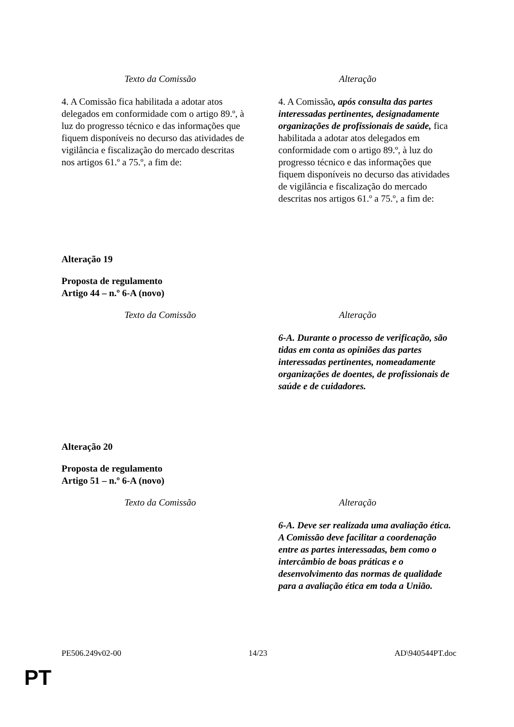| Texto da Comissão | Alteração |
| --- | --- |
| 4. A Comissão fica habilitada a adotar atos delegados em conformidade com o artigo 89.º, à luz do progresso técnico e das informações que fiquem disponíveis no decurso das atividades de vigilância e fiscalização do mercado descritas nos artigos 61.º a 75.º, a fim de: | 4. A Comissão , após consulta das partes interessadas pertinentes, designadamente organizações de profissionais de saúde, fica habilitada a adotar atos delegados em conformidade com o artigo 89.º, à luz do progresso técnico e das informações que fiquem disponíveis no decurso das atividades de vigilância e fiscalização do mercado descritas nos artigos 61.º a 75.º, a fim de: |
Alteração 19
Proposta de regulamento
Artigo 44 – n.º 6-A (novo)
| Texto da Comissão | Alteração |
| --- | --- |
| | 6-A. Durante o processo de verificação, são tidas em conta as opiniões das partes interessadas pertinentes, nomeadamente organizações de doentes, de profissionais de saúde e de cuidadores. |
Alteração 20
Proposta de regulamento
Artigo 51 – n.º 6-A (novo)
| Texto da Comissão | Alteração |
| --- | --- |
| | 6-A. Deve ser realizada uma avaliação ética. A Comissão deve facilitar a coordenação entre as partes interessadas, bem como o intercâmbio de boas práticas e o desenvolvimento das normas de qualidade para a avaliação ética em toda a União. |
PE506.249v02-00 14/23 AD\940544PT.doc
PT